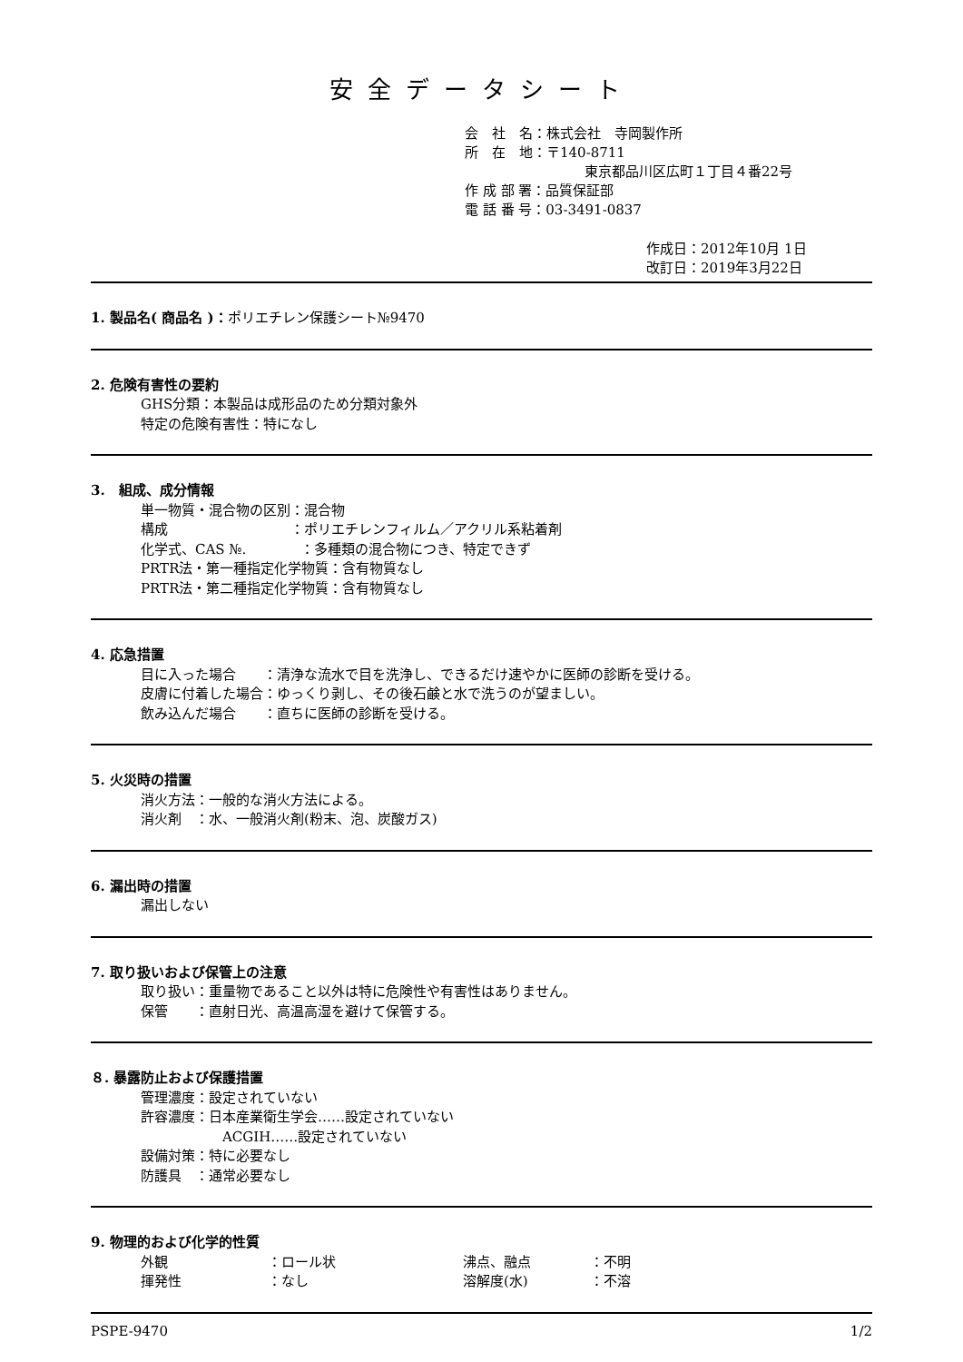安全データシート
会　社　名：株式会社　寺岡製作所
所　在　地：〒140-8711
東京都品川区広町１丁目４番22号
作 成 部 署：品質保証部
電 話 番 号：03-3491-0837
作成日：2012年10月 1日
改訂日：2019年3月22日
1. 製品名( 商品名 )：ポリエチレン保護シート№9470
2. 危険有害性の要約
GHS分類：本製品は成形品のため分類対象外
特定の危険有害性：特になし
3.　組成、成分情報
単一物質・混合物の区別：混合物
構成　　　　　　　　　：ポリエチレンフィルム／アクリル系粘着剤
化学式、CAS №.　　　　：多種類の混合物につき、特定できず
PRTR法・第一種指定化学物質：含有物質なし
PRTR法・第二種指定化学物質：含有物質なし
4. 応急措置
目に入った場合　　：清浄な流水で目を洗浄し、できるだけ速やかに医師の診断を受ける。
皮膚に付着した場合：ゆっくり剥し、その後石鹸と水で洗うのが望ましい。
飲み込んだ場合　　：直ちに医師の診断を受ける。
5. 火災時の措置
消火方法：一般的な消火方法による。
消火剤　：水、一般消火剤(粉末、泡、炭酸ガス)
6. 漏出時の措置
漏出しない
7. 取り扱いおよび保管上の注意
取り扱い：重量物であること以外は特に危険性や有害性はありません。
保管　　：直射日光、高温高湿を避けて保管する。
８. 暴露防止および保護措置
管理濃度：設定されていない
許容濃度：日本産業衛生学会……設定されていない
ACGIH……設定されていない
設備対策：特に必要なし
防護具　：通常必要なし
9. 物理的および化学的性質
| 外観 | ：ロール状 | 沸点、融点 | ：不明 |
| 揮発性 | ：なし | 溶解度(水) | ：不溶 |
PSPE-9470 1/2